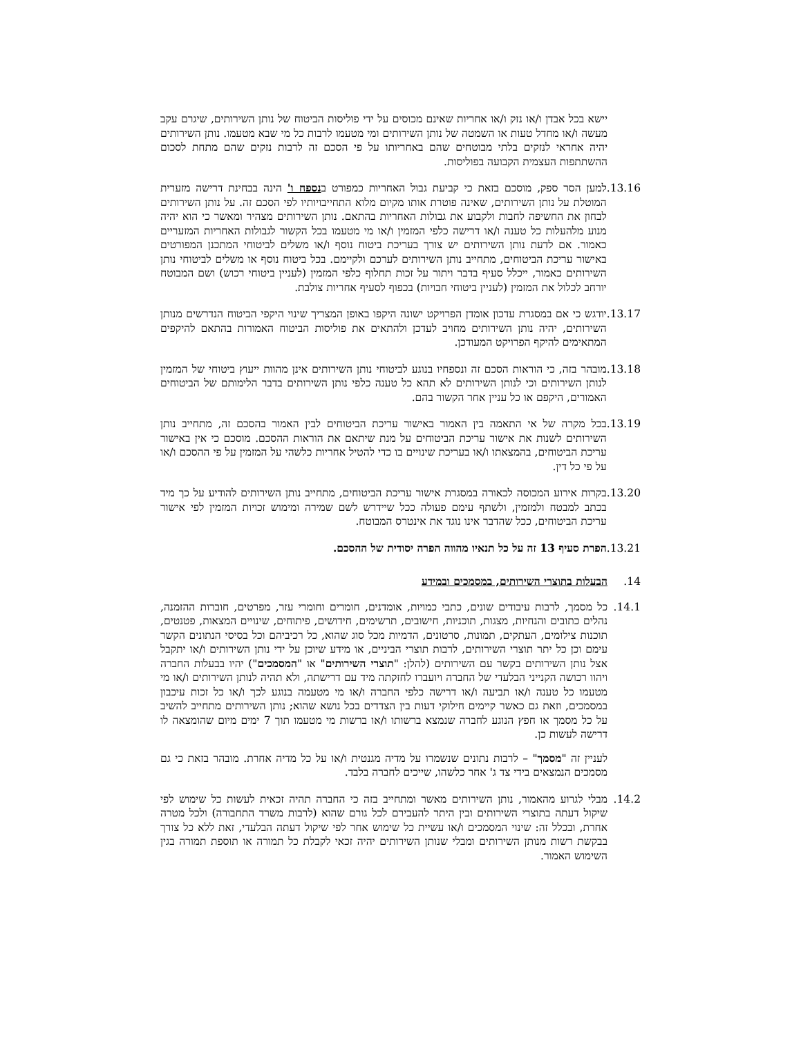יישא בכל אבדן ו/או נזק ו/או אחריות שאינם מכוסים על ידי פוליסות הביטוח של נותן השירותים, שיגרם עקב מעשה ו/או מחדל טעות או השמטה של נותן השירותים ומי מטעמו לרבות כל מי שבא מטעמו. נותן השירותים יהיה אחראי לנזקים בלתי מבוטחים שהם באחריותו על פי הסכם זה לרבות נזקים שהם מתחת לסכום ההשתתפות העצמית הקבועה בפוליסות.
13.16. למען הסר ספק, מוסכם בזאת כי קביעת גבול האחריות כמפורט בנספח ו' הינה בבחינת דרישה מזערית המוטלת על נותן השירותים, שאינה פוטרת אותו מקיום מלוא התחייבויותיו לפי הסכם זה. על נותן השירותים לבחון את החשיפה לחבות ולקבוע את גבולות האחריות בהתאם. נותן השירותים מצהיר ומאשר כי הוא יהיה מנוע מלהעלות כל טענה ו/או דרישה כלפי המזמין ו/או מי מטעמו בכל הקשור לגבולות האחריות המזעריים כאמור. אם לדעת נותן השירותים יש צורך בעריכת ביטוח נוסף ו/או משלים לביטוחי המתכנן המפורטים באישור עריכת הביטוחים, מתחייב נותן השירותים לערכם ולקיימם. בכל ביטוח נוסף או משלים לביטוחי נותן השירותים כאמור, ייכלל סעיף בדבר ויתור על זכות תחלוף כלפי המזמין (לעניין ביטוחי רכוש) ושם המבוטח יורחב לכלול את המזמין (לעניין ביטוחי חבויות) בכפוף לסעיף אחריות צולבת.
13.17. יודגש כי אם במסגרת עדכון אומדן הפרויקט ישונה היקפו באופן המצריך שינוי היקפי הביטוח הנדרשים מנותן השירותים, יהיה נותן השירותים מחויב לעדכן ולהתאים את פוליסות הביטוח האמורות בהתאם להיקפים המתאימים להיקף הפרויקט המעודכן.
13.18. מובהר בזה, כי הוראות הסכם זה ונספחיו בנוגע לביטוחי נותן השירותים אינן מהוות ייעוץ ביטוחי של המזמין לנותן השירותים וכי לנותן השירותים לא תהא כל טענה כלפי נותן השירותים בדבר הלימותם של הביטוחים האמורים, היקפם או כל עניין אחר הקשור בהם.
13.19. בכל מקרה של אי התאמה בין האמור באישור עריכת הביטוחים לבין האמור בהסכם זה, מתחייב נותן השירותים לשנות את אישור עריכת הביטוחים על מנת שיתאם את הוראות ההסכם. מוסכם כי אין באישור עריכת הביטוחים, בהמצאתו ו/או בעריכת שינויים בו כדי להטיל אחריות כלשהי על המזמין על פי ההסכם ו/או על פי כל דין.
13.20. בקרות אירוע המכוסה לכאורה במסגרת אישור עריכת הביטוחים, מתחייב נותן השירותים להודיע על כך מיד בכתב למבטח ולמזמין, ולשתף עימם פעולה ככל שיידרש לשם שמירה ומימוש זכויות המזמין לפי אישור עריכת הביטוחים, ככל שהדבר אינו נוגד את אינטרס המבוטח.
13.21. הפרת סעיף 13 זה על כל תנאיו מהווה הפרה יסודית של ההסכם.
14. הבעלות בתוצרי השירותים, במסמכים ובמידע
14.1. כל מסמך, לרבות עיבודים שונים, כתבי כמויות, אומדנים, חומרים וחומרי עזר, מפרטים, חוברות ההזמנה, נהלים כתובים והנחיות, מצגות, תוכניות, חישובים, תרשימים, חידושים, פיתוחים, שינויים המצאות, פטנטים, תוכנות צילומים, העתקים, תמונות, סרטונים, הדמיות מכל סוג שהוא, כל רכיביהם וכל בסיסי הנתונים הקשר עימם וכן כל יתר תוצרי השירותים, לרבות תוצרי הביניים, או מידע שיוכן על ידי נותן השירותים ו/או יתקבל אצל נותן השירותים בקשר עם השירותים (להלן: "תוצרי השירותים" או "המסמכים") יהיו בבעלות החברה ויהוו רכושה הקנייני הבלעדי של החברה ויועברו לחזקתה מיד עם דרישתה, ולא תהיה לנותן השירותים ו/או מי מטעמו כל טענה ו/או תביעה ו/או דרישה כלפי החברה ו/או מי מטעמה בנוגע לכך ו/או כל זכות עיכבון במסמכים, וזאת גם כאשר קיימים חילוקי דעות בין הצדדים בכל נושא שהוא; נותן השירותים מתחייב להשיב על כל מסמך או חפץ הנוגע לחברה שנמצא ברשותו ו/או ברשות מי מטעמו תוך 7 ימים מיום שהומצאה לו דרישה לעשות כן.
לעניין זה "מסמך" – לרבות נתונים שנשמרו על מדיה מגנטית ו/או על כל מדיה אחרת. מובהר בזאת כי גם מסמכים הנמצאים בידי צד ג' אחר כלשהו, שייכים לחברה בלבד.
14.2. מבלי לגרוע מהאמור, נותן השירותים מאשר ומתחייב בזה כי החברה תהיה זכאית לעשות כל שימוש לפי שיקול דעתה בתוצרי השירותים ובין היתר להעבירם לכל גורם שהוא (לרבות משרד התחבורה) ולכל מטרה אחרת, ובכלל זה: שינוי המסמכים ו/או עשיית כל שימוש אחר לפי שיקול דעתה הבלעדי, זאת ללא כל צורך בבקשת רשות מנותן השירותים ומבלי שנותן השירותים יהיה זכאי לקבלת כל תמורה או תוספת תמורה בגין השימוש האמור.